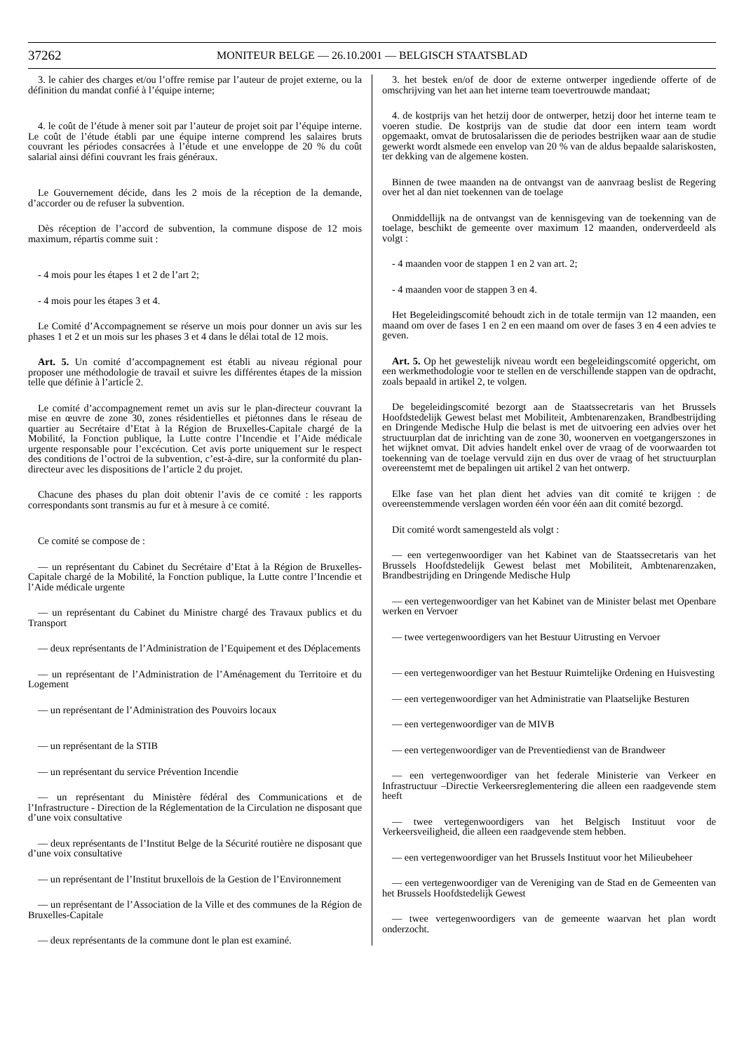37262 MONITEUR BELGE — 26.10.2001 — BELGISCH STAATSBLAD
3. le cahier des charges et/ou l’offre remise par l’auteur de projet externe, ou la définition du mandat confié à l’équipe interne;
4. le coût de l’étude à mener soit par l’auteur de projet soit par l’équipe interne. Le coût de l’étude établi par une équipe interne comprend les salaires bruts couvrant les périodes consacrées à l’étude et une enveloppe de 20 % du coût salarial ainsi défini couvrant les frais généraux.
Le Gouvernement décide, dans les 2 mois de la réception de la demande, d’accorder ou de refuser la subvention.
Dès réception de l’accord de subvention, la commune dispose de 12 mois maximum, répartis comme suit :
- 4 mois pour les étapes 1 et 2 de l’art 2;
- 4 mois pour les étapes 3 et 4.
Le Comité d’Accompagnement se réserve un mois pour donner un avis sur les phases 1 et 2 et un mois sur les phases 3 et 4 dans le délai total de 12 mois.
Art. 5. Un comité d’accompagnement est établi au niveau régional pour proposer une méthodologie de travail et suivre les différentes étapes de la mission telle que définie à l’article 2.
Le comité d’accompagnement remet un avis sur le plan-directeur couvrant la mise en œuvre de zone 30, zones résidentielles et piétonnes dans le réseau de quartier au Secrétaire d’Etat à la Région de Bruxelles-Capitale chargé de la Mobilité, la Fonction publique, la Lutte contre l’Incendie et l’Aide médicale urgente responsable pour l’excécution. Cet avis porte uniquement sur le respect des conditions de l’octroi de la subvention, c’est-à-dire, sur la conformité du plan-directeur avec les dispositions de l’article 2 du projet.
Chacune des phases du plan doit obtenir l’avis de ce comité : les rapports correspondants sont transmis au fur et à mesure à ce comité.
Ce comité se compose de :
— un représentant du Cabinet du Secrétaire d’Etat à la Région de Bruxelles-Capitale chargé de la Mobilité, la Fonction publique, la Lutte contre l’Incendie et l’Aide médicale urgente
— un représentant du Cabinet du Ministre chargé des Travaux publics et du Transport
— deux représentants de l’Administration de l’Equipement et des Déplacements
— un représentant de l’Administration de l’Aménagement du Territoire et du Logement
— un représentant de l’Administration des Pouvoirs locaux
— un représentant de la STIB
— un représentant du service Prévention Incendie
— un représentant du Ministère fédéral des Communications et de l’Infrastructure - Direction de la Réglementation de la Circulation ne disposant que d’une voix consultative
— deux représentants de l’Institut Belge de la Sécurité routière ne disposant que d’une voix consultative
— un représentant de l’Institut bruxellois de la Gestion de l’Environnement
— un représentant de l’Association de la Ville et des communes de la Région de Bruxelles-Capitale
— deux représentants de la commune dont le plan est examiné.
3. het bestek en/of de door de externe ontwerper ingediende offerte of de omschrijving van het aan het interne team toevertrouwde mandaat;
4. de kostprijs van het hetzij door de ontwerper, hetzij door het interne team te voeren studie. De kostprijs van de studie dat door een intern team wordt opgemaakt, omvat de brutosalarissen die de periodes bestrijken waar aan de studie gewerkt wordt alsmede een envelop van 20 % van de aldus bepaalde salariskosten, ter dekking van de algemene kosten.
Binnen de twee maanden na de ontvangst van de aanvraag beslist de Regering over het al dan niet toekennen van de toelage
Onmiddellijk na de ontvangst van de kennisgeving van de toekenning van de toelage, beschikt de gemeente over maximum 12 maanden, onderverdeeld als volgt :
- 4 maanden voor de stappen 1 en 2 van art. 2;
- 4 maanden voor de stappen 3 en 4.
Het Begeleidingscomité behoudt zich in de totale termijn van 12 maanden, een maand om over de fases 1 en 2 en een maand om over de fases 3 en 4 een advies te geven.
Art. 5. Op het gewestelijk niveau wordt een begeleidingscomité opgericht, om een werkmethodologie voor te stellen en de verschillende stappen van de opdracht, zoals bepaald in artikel 2, te volgen.
De begeleidingscomité bezorgt aan de Staatssecretaris van het Brussels Hoofdstedelijk Gewest belast met Mobiliteit, Ambtenarenzaken, Brandbestrijding en Dringende Medische Hulp die belast is met de uitvoering een advies over het structuurplan dat de inrichting van de zone 30, woonerven en voetgangerszones in het wijknet omvat. Dit advies handelt enkel over de vraag of de voorwaarden tot toekenning van de toelage vervuld zijn en dus over de vraag of het structuurplan overeenstemt met de bepalingen uit artikel 2 van het ontwerp.
Elke fase van het plan dient het advies van dit comité te krijgen : de overeenstemmende verslagen worden één voor één aan dit comité bezorgd.
Dit comité wordt samengesteld als volgt :
— een vertegenwoordiger van het Kabinet van de Staatssecretaris van het Brussels Hoofdstedelijk Gewest belast met Mobiliteit, Ambtenarenzaken, Brandbestrijding en Dringende Medische Hulp
— een vertegenwoordiger van het Kabinet van de Minister belast met Openbare werken en Vervoer
— twee vertegenwoordigers van het Bestuur Uitrusting en Vervoer
— een vertegenwoordiger van het Bestuur Ruimtelijke Ordening en Huisvesting
— een vertegenwoordiger van het Administratie van Plaatselijke Besturen
— een vertegenwoordiger van de MIVB
— een vertegenwoordiger van de Preventiedienst van de Brandweer
— een vertegenwoordiger van het federale Ministerie van Verkeer en Infrastructuur –Directie Verkeersreglementering die alleen een raadgevende stem heeft
— twee vertegenwoordigers van het Belgisch Instituut voor de Verkeersveiligheid, die alleen een raadgevende stem hebben.
— een vertegenwoordiger van het Brussels Instituut voor het Milieubeheer
— een vertegenwoordiger van de Vereniging van de Stad en de Gemeenten van het Brussels Hoofdstedelijk Gewest
— twee vertegenwoordigers van de gemeente waarvan het plan wordt onderzocht.